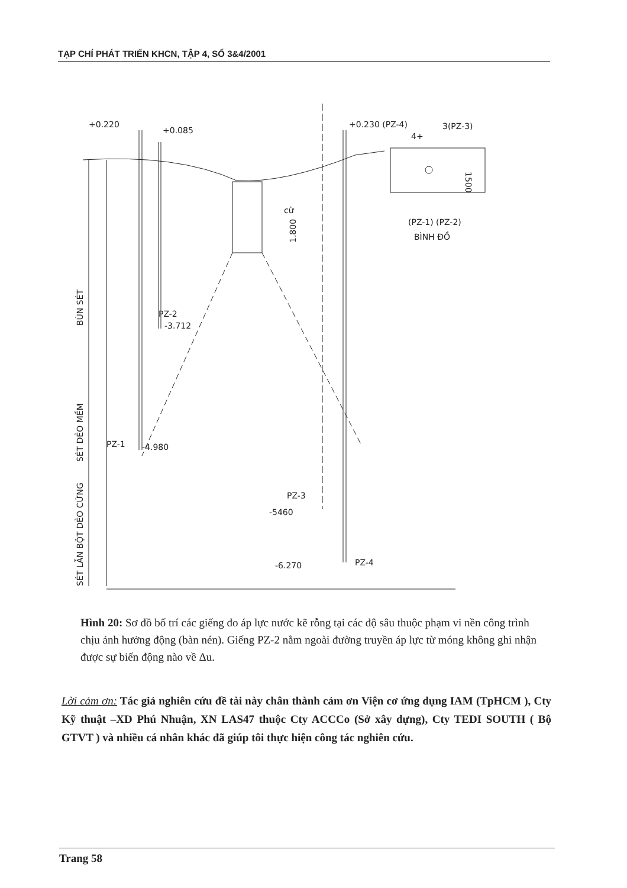TẠP CHÍ PHÁT TRIỂN KHCN, TẬP 4, SỐ 3&4/2001
+0.220
+0.085
+0.230 (PZ-4)
3(PZ-3)
4+
cừ
1.800
(PZ-1) (PZ-2)
BÌNH ĐỒ
1500
PZ-2
-3.712
PZ-1
-4.980
PZ-3
-5460
-6.270
PZ-4
BÙN SÉT
SÉT DẺO MỀM
SÉT LẪN BỘT DẺO CỨNG
Hình 20: Sơ đồ bố trí các giếng đo áp lực nước kẽ rỗng tại các độ sâu thuộc phạm vi nền công trình chịu ảnh hưởng động (bàn nén). Giếng PZ-2 nằm ngoài đường truyền áp lực từ móng không ghi nhận được sự biến động nào về Δu.
Lời cảm ơn: Tác giả nghiên cứu đề tài này chân thành cảm ơn Viện cơ ứng dụng IAM (TpHCM ), Cty Kỹ thuật –XD Phú Nhuận, XN LAS47 thuộc Cty ACCCo (Sở xây dựng), Cty TEDI SOUTH ( Bộ GTVT ) và nhiều cá nhân khác đã giúp tôi thực hiện công tác nghiên cứu.
Trang 58